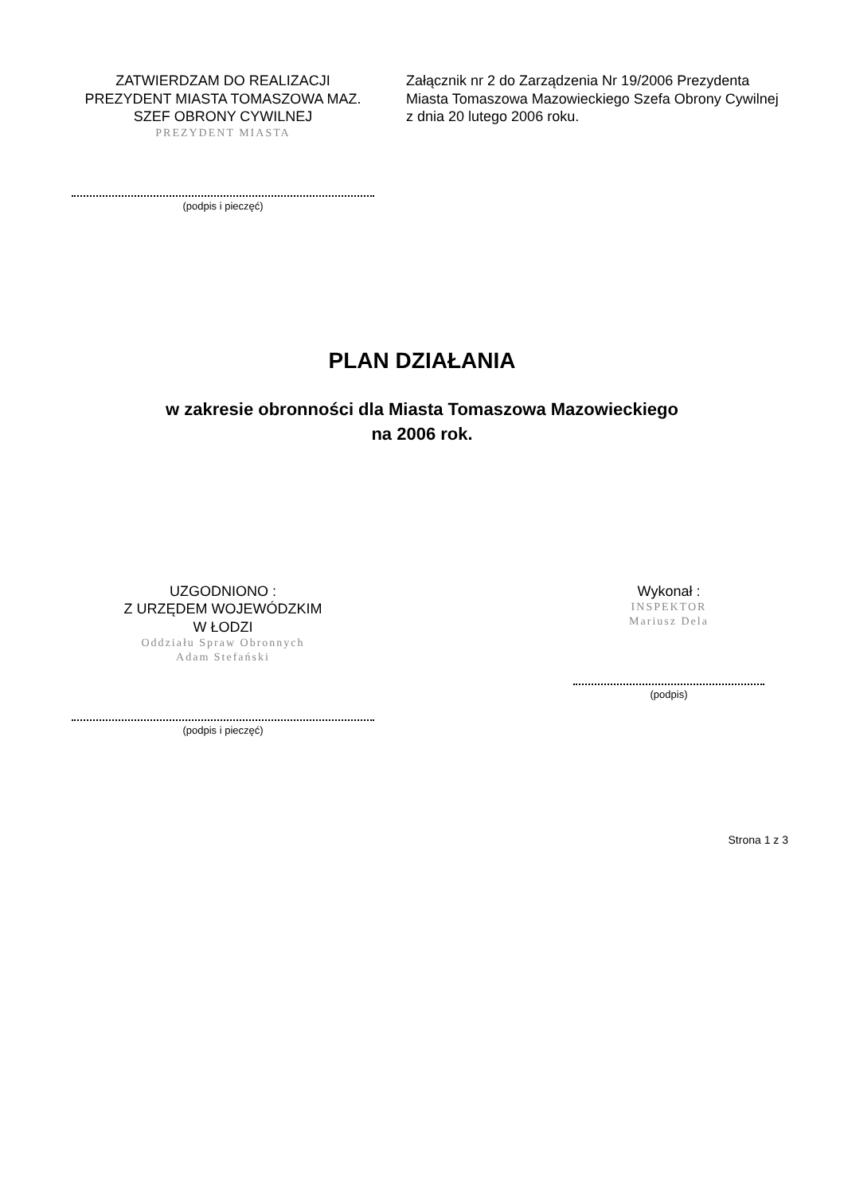ZATWIERDZAM DO REALIZACJI
PREZYDENT MIASTA TOMASZOWA MAZ.
SZEF OBRONY CYWILNEJ
PREZYDENT MIASTA
(podpis i pieczęć)
Załącznik nr 2 do Zarządzenia Nr 19/2006 Prezydenta Miasta Tomaszowa Mazowieckiego Szefa Obrony Cywilnej z dnia 20 lutego 2006 roku.
PLAN DZIAŁANIA
w zakresie obronności dla Miasta Tomaszowa Mazowieckiego
na 2006 rok.
UZGODNIONO :
Z URZĘDEM WOJEWÓDZKIM
W ŁODZI
Oddziału Spraw Obronnych
Adam Stefański
(podpis i pieczęć)
Wykonał :
INSPEKTOR
Mariusz Dela
(podpis)
Strona 1 z 3